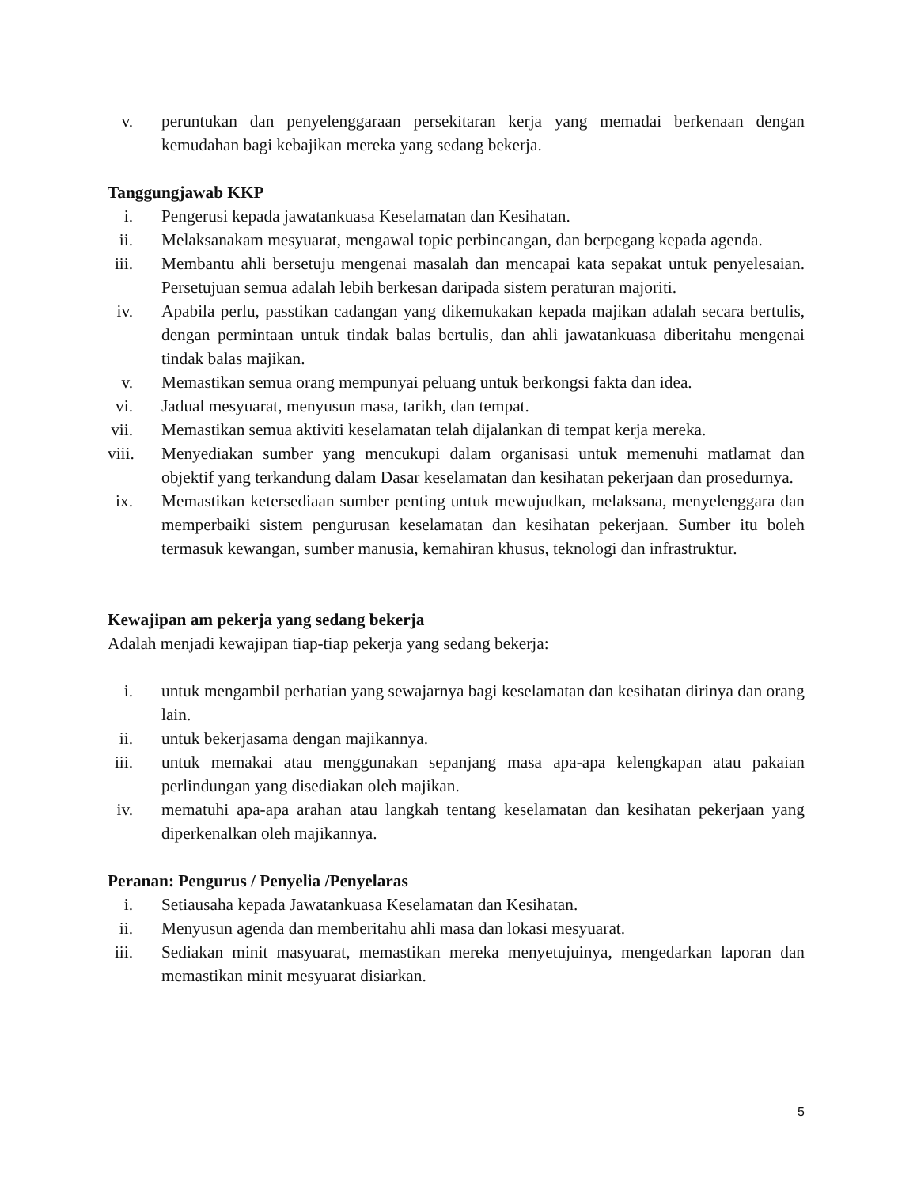v. peruntukan dan penyelenggaraan persekitaran kerja yang memadai berkenaan dengan kemudahan bagi kebajikan mereka yang sedang bekerja.
Tanggungjawab KKP
i. Pengerusi kepada jawatankuasa Keselamatan dan Kesihatan.
ii. Melaksanakam mesyuarat, mengawal topic perbincangan, dan berpegang kepada agenda.
iii. Membantu ahli bersetuju mengenai masalah dan mencapai kata sepakat untuk penyelesaian. Persetujuan semua adalah lebih berkesan daripada sistem peraturan majoriti.
iv. Apabila perlu, passtikan cadangan yang dikemukakan kepada majikan adalah secara bertulis, dengan permintaan untuk tindak balas bertulis, dan ahli jawatankuasa diberitahu mengenai tindak balas majikan.
v. Memastikan semua orang mempunyai peluang untuk berkongsi fakta dan idea.
vi. Jadual mesyuarat, menyusun masa, tarikh, dan tempat.
vii. Memastikan semua aktiviti keselamatan telah dijalankan di tempat kerja mereka.
viii. Menyediakan sumber yang mencukupi dalam organisasi untuk memenuhi matlamat dan objektif yang terkandung dalam Dasar keselamatan dan kesihatan pekerjaan dan prosedurnya.
ix. Memastikan ketersediaan sumber penting untuk mewujudkan, melaksana, menyelenggara dan memperbaiki sistem pengurusan keselamatan dan kesihatan pekerjaan. Sumber itu boleh termasuk kewangan, sumber manusia, kemahiran khusus, teknologi dan infrastruktur.
Kewajipan am pekerja yang sedang bekerja
Adalah menjadi kewajipan tiap-tiap pekerja yang sedang bekerja:
i. untuk mengambil perhatian yang sewajarnya bagi keselamatan dan kesihatan dirinya dan orang lain.
ii. untuk bekerjasama dengan majikannya.
iii. untuk memakai atau menggunakan sepanjang masa apa-apa kelengkapan atau pakaian perlindungan yang disediakan oleh majikan.
iv. mematuhi apa-apa arahan atau langkah tentang keselamatan dan kesihatan pekerjaan yang diperkenalkan oleh majikannya.
Peranan: Pengurus / Penyelia /Penyelaras
i. Setiausaha kepada Jawatankuasa Keselamatan dan Kesihatan.
ii. Menyusun agenda dan memberitahu ahli masa dan lokasi mesyuarat.
iii. Sediakan minit masyuarat, memastikan mereka menyetujuinya, mengedarkan laporan dan memastikan minit mesyuarat disiarkan.
5